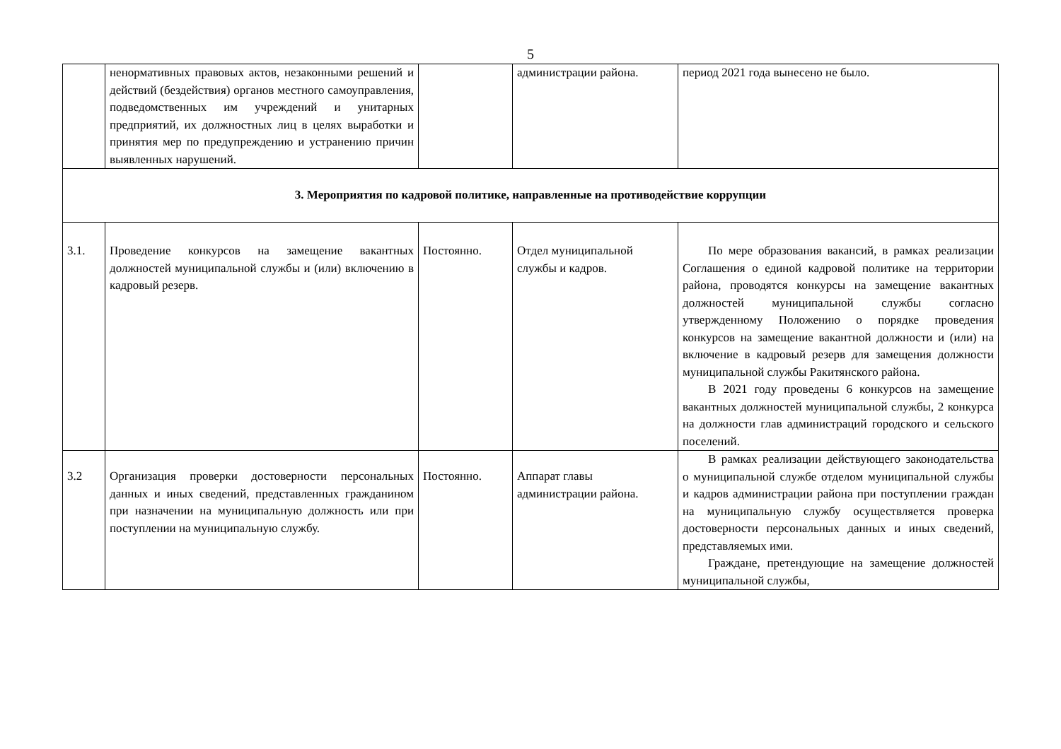5
| | ненормативных правовых актов, незаконными решений и действий (бездействия) органов местного самоуправления, подведомственных им учреждений и унитарных предприятий, их должностных лиц в целях выработки и принятия мер по предупреждению и устранению причин выявленных нарушений. | | администрации района. | период 2021 года вынесено не было. |
| 3. Мероприятия по кадровой политике, направленные на противодействие коррупции | | | | |
| 3.1. | Проведение конкурсов на замещение вакантных должностей муниципальной службы и (или) включению в кадровый резерв. | Постоянно. | Отдел муниципальной службы и кадров. | По мере образования вакансий, в рамках реализации Соглашения о единой кадровой политике на территории района, проводятся конкурсы на замещение вакантных должностей муниципальной службы согласно утвержденному Положению о порядке проведения конкурсов на замещение вакантной должности и (или) на включение в кадровый резерв для замещения должности муниципальной службы Ракитянского района. В 2021 году проведены 6 конкурсов на замещение вакантных должностей муниципальной службы, 2 конкурса на должности глав администраций городского и сельского поселений. |
| 3.2 | Организация проверки достоверности персональных данных и иных сведений, представленных гражданином при назначении на муниципальную должность или при поступлении на муниципальную службу. | Постоянно. | Аппарат главы администрации района. | В рамках реализации действующего законодательства о муниципальной службе отделом муниципальной службы и кадров администрации района при поступлении граждан на муниципальную службу осуществляется проверка достоверности персональных данных и иных сведений, представляемых ими. Граждане, претендующие на замещение должностей муниципальной службы, |